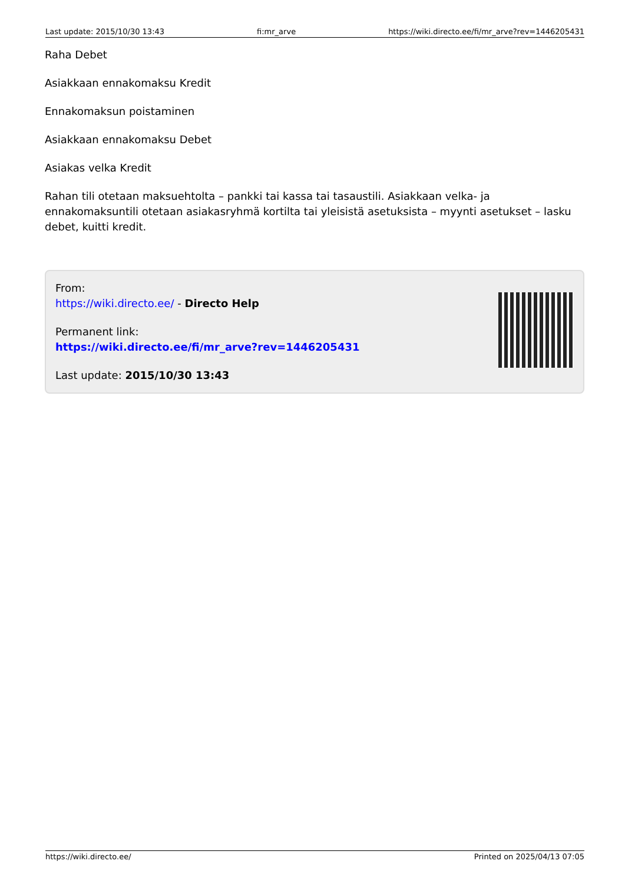Last update: 2015/10/30 13:43 fi:mr_arve https://wiki.directo.ee/fi/mr_arve?rev=1446205431
Raha Debet
Asiakkaan ennakomaksu Kredit
Ennakomaksun poistaminen
Asiakkaan ennakomaksu Debet
Asiakas velka Kredit
Rahan tili otetaan maksuehtolta – pankki tai kassa tai tasaustili. Asiakkaan velka- ja ennakomaksuntili otetaan asiakasryhmä kortilta tai yleisistä asetuksista – myynti asetukset – lasku debet, kuitti kredit.
From:
https://wiki.directo.ee/ - Directo Help
Permanent link:
https://wiki.directo.ee/fi/mr_arve?rev=1446205431
Last update: 2015/10/30 13:43
https://wiki.directo.ee/ Printed on 2025/04/13 07:05